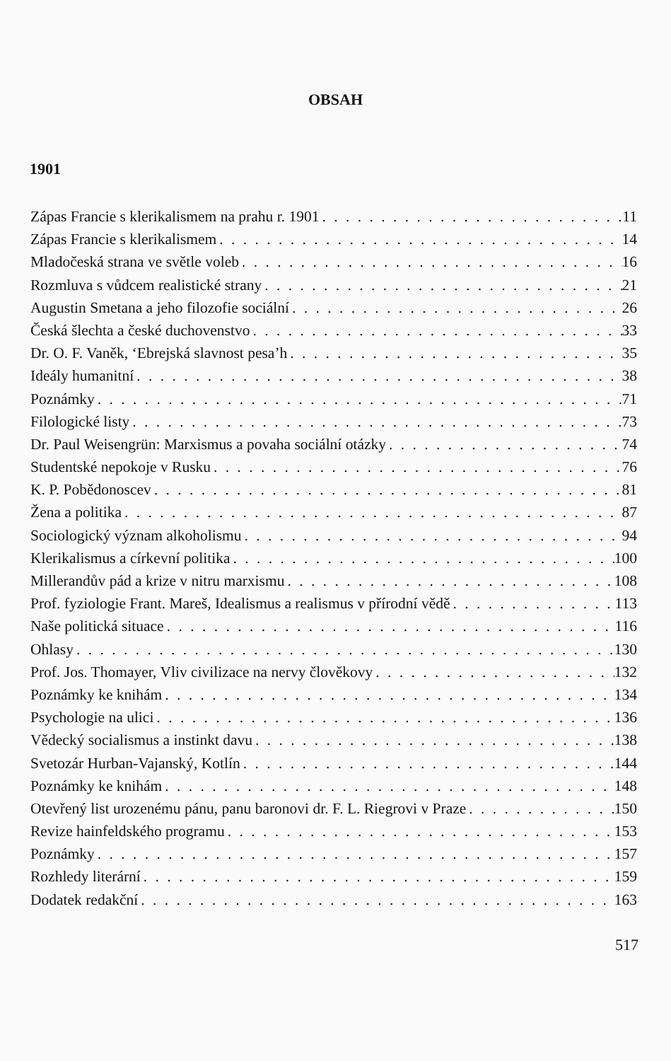OBSAH
1901
Zápas Francie s klerikalismem na prahu r. 1901 11
Zápas Francie s klerikalismem 14
Mladočeská strana ve světle voleb 16
Rozmluva s vůdcem realistické strany 21
Augustin Smetana a jeho filozofie sociální 26
Česká šlechta a české duchovenstvo 33
Dr. O. F. Vaněk, ‘Ebrejská slavnost pesa’h 35
Ideály humanitní 38
Poznámky 71
Filologické listy 73
Dr. Paul Weisengrün: Marxismus a povaha sociální otázky 74
Studentské nepokoje v Rusku 76
K. P. Pobědonoscev 81
Žena a politika 87
Sociologický význam alkoholismu 94
Klerikalismus a církevní politika 100
Millerandův pád a krize v nitru marxismu 108
Prof. fyziologie Frant. Mareš, Idealismus a realismus v přírodní vědě 113
Naše politická situace 116
Ohlasy 130
Prof. Jos. Thomayer, Vliv civilizace na nervy člověkovy 132
Poznámky ke knihám 134
Psychologie na ulici 136
Vědecký socialismus a instinkt davu 138
Svetozár Hurban-Vajanský, Kotlín 144
Poznámky ke knihám 148
Otevřený list urozenému pánu, panu baronovi dr. F. L. Riegrovi v Praze 150
Revize hainfeldského programu 153
Poznámky 157
Rozhledy literární 159
Dodatek redakční 163
517